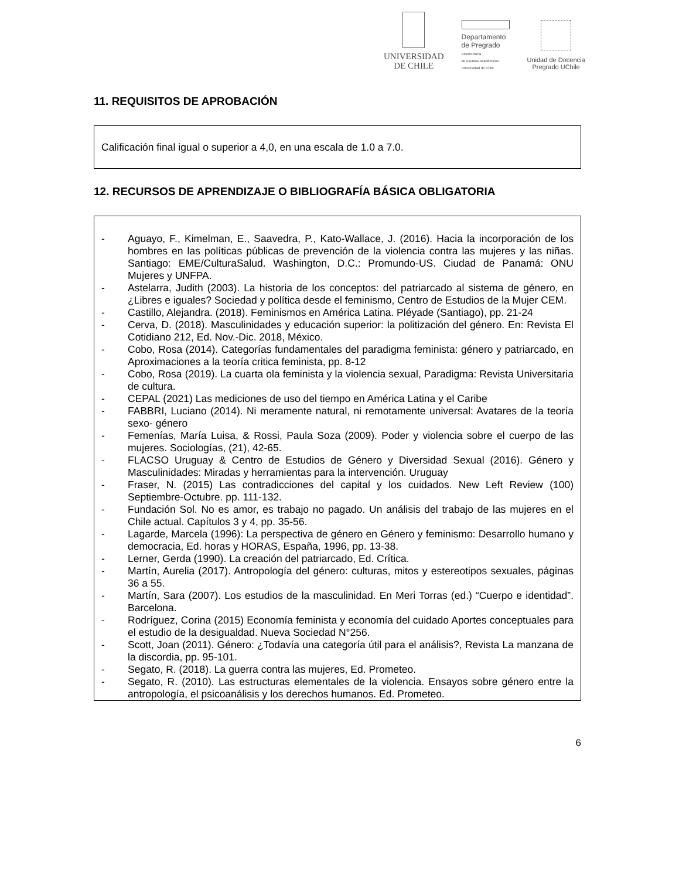UNIVERSIDAD
DE CHILE
Departamento
de Pregrado
Vicerrectoría
de Asuntos Académicos
Universidad de Chile
Unidad de Docencia
Pregrado UChile
11. REQUISITOS DE APROBACIÓN
Calificación final igual o superior a 4,0, en una escala de 1.0 a 7.0.
12. RECURSOS DE APRENDIZAJE O BIBLIOGRAFÍA BÁSICA OBLIGATORIA
- Aguayo, F., Kimelman, E., Saavedra, P., Kato-Wallace, J. (2016). Hacia la incorporación de los hombres en las políticas públicas de prevención de la violencia contra las mujeres y las niñas. Santiago: EME/CulturaSalud. Washington, D.C.: Promundo-US. Ciudad de Panamá: ONU Mujeres y UNFPA.
- Astelarra, Judith (2003). La historia de los conceptos: del patriarcado al sistema de género, en ¿Libres e iguales? Sociedad y política desde el feminismo, Centro de Estudios de la Mujer CEM.
- Castillo, Alejandra. (2018). Feminismos en América Latina. Pléyade (Santiago), pp. 21-24
- Cerva, D. (2018). Masculinidades y educación superior: la politización del género. En: Revista El Cotidiano 212, Ed. Nov.-Dic. 2018, México.
- Cobo, Rosa (2014). Categorías fundamentales del paradigma feminista: género y patriarcado, en Aproximaciones a la teoría critica feminista, pp. 8-12
- Cobo, Rosa (2019). La cuarta ola feminista y la violencia sexual, Paradigma: Revista Universitaria de cultura.
- CEPAL (2021) Las mediciones de uso del tiempo en América Latina y el Caribe
- FABBRI, Luciano (2014). Ni meramente natural, ni remotamente universal: Avatares de la teoría sexo- género
- Femenías, María Luisa, & Rossi, Paula Soza (2009). Poder y violencia sobre el cuerpo de las mujeres. Sociologías, (21), 42-65.
- FLACSO Uruguay & Centro de Estudios de Género y Diversidad Sexual (2016). Género y Masculinidades: Miradas y herramientas para la intervención. Uruguay
- Fraser, N. (2015) Las contradicciones del capital y los cuidados. New Left Review (100) Septiembre-Octubre. pp. 111-132.
- Fundación Sol. No es amor, es trabajo no pagado. Un análisis del trabajo de las mujeres en el Chile actual. Capítulos 3 y 4, pp. 35-56.
- Lagarde, Marcela (1996): La perspectiva de género en Género y feminismo: Desarrollo humano y democracia, Ed. horas y HORAS, España, 1996, pp. 13-38.
- Lerner, Gerda (1990). La creación del patriarcado, Ed. Crítica.
- Martín, Aurelia (2017). Antropología del género: culturas, mitos y estereotipos sexuales, páginas 36 a 55.
- Martín, Sara (2007). Los estudios de la masculinidad. En Meri Torras (ed.) “Cuerpo e identidad”. Barcelona.
- Rodríguez, Corina (2015) Economía feminista y economía del cuidado Aportes conceptuales para el estudio de la desigualdad. Nueva Sociedad N°256.
- Scott, Joan (2011). Género: ¿Todavía una categoría útil para el análisis?, Revista La manzana de la discordia, pp. 95-101.
- Segato, R. (2018). La guerra contra las mujeres, Ed. Prometeo.
- Segato, R. (2010). Las estructuras elementales de la violencia. Ensayos sobre género entre la antropología, el psicoanálisis y los derechos humanos. Ed. Prometeo.
6